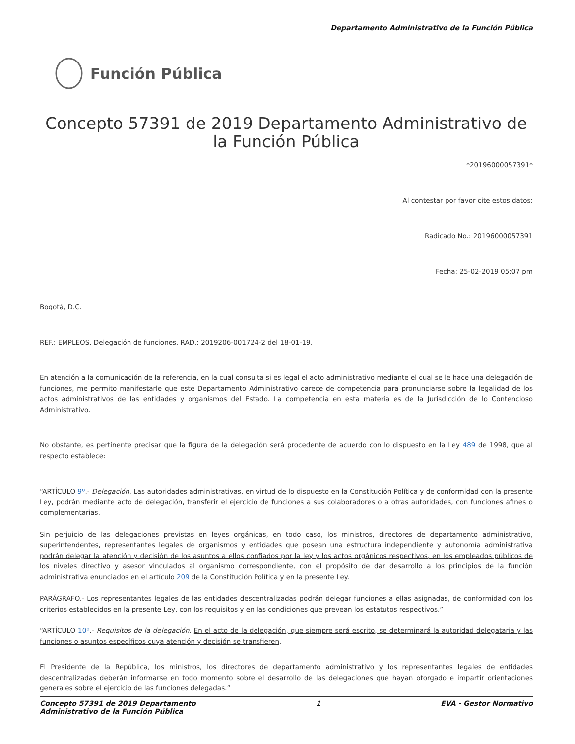Departamento Administrativo de la Función Pública
Función Pública
Concepto 57391 de 2019 Departamento Administrativo de la Función Pública
*20196000057391*
Al contestar por favor cite estos datos:
Radicado No.: 20196000057391
Fecha: 25-02-2019 05:07 pm
Bogotá, D.C.
REF.: EMPLEOS. Delegación de funciones. RAD.: 2019206-001724-2 del 18-01-19.
En atención a la comunicación de la referencia, en la cual consulta si es legal el acto administrativo mediante el cual se le hace una delegación de funciones, me permito manifestarle que este Departamento Administrativo carece de competencia para pronunciarse sobre la legalidad de los actos administrativos de las entidades y organismos del Estado. La competencia en esta materia es de la Jurisdicción de lo Contencioso Administrativo.
No obstante, es pertinente precisar que la figura de la delegación será procedente de acuerdo con lo dispuesto en la Ley 489 de 1998, que al respecto establece:
“ARTÍCULO 9º.- Delegación. Las autoridades administrativas, en virtud de lo dispuesto en la Constitución Política y de conformidad con la presente Ley, podrán mediante acto de delegación, transferir el ejercicio de funciones a sus colaboradores o a otras autoridades, con funciones afines o complementarias.
Sin perjuicio de las delegaciones previstas en leyes orgánicas, en todo caso, los ministros, directores de departamento administrativo, superintendentes, representantes legales de organismos y entidades que posean una estructura independiente y autonomía administrativa podrán delegar la atención y decisión de los asuntos a ellos confiados por la ley y los actos orgánicos respectivos, en los empleados públicos de los niveles directivo y asesor vinculados al organismo correspondiente, con el propósito de dar desarrollo a los principios de la función administrativa enunciados en el artículo 209 de la Constitución Política y en la presente Ley.
PARÁGRAFO.- Los representantes legales de las entidades descentralizadas podrán delegar funciones a ellas asignadas, de conformidad con los criterios establecidos en la presente Ley, con los requisitos y en las condiciones que prevean los estatutos respectivos.”
“ARTÍCULO 10º.- Requisitos de la delegación. En el acto de la delegación, que siempre será escrito, se determinará la autoridad delegataria y las funciones o asuntos específicos cuya atención y decisión se transfieren.
El Presidente de la República, los ministros, los directores de departamento administrativo y los representantes legales de entidades descentralizadas deberán informarse en todo momento sobre el desarrollo de las delegaciones que hayan otorgado e impartir orientaciones generales sobre el ejercicio de las funciones delegadas.”
Concepto 57391 de 2019 Departamento
Administrativo de la Función Pública 1 EVA - Gestor Normativo